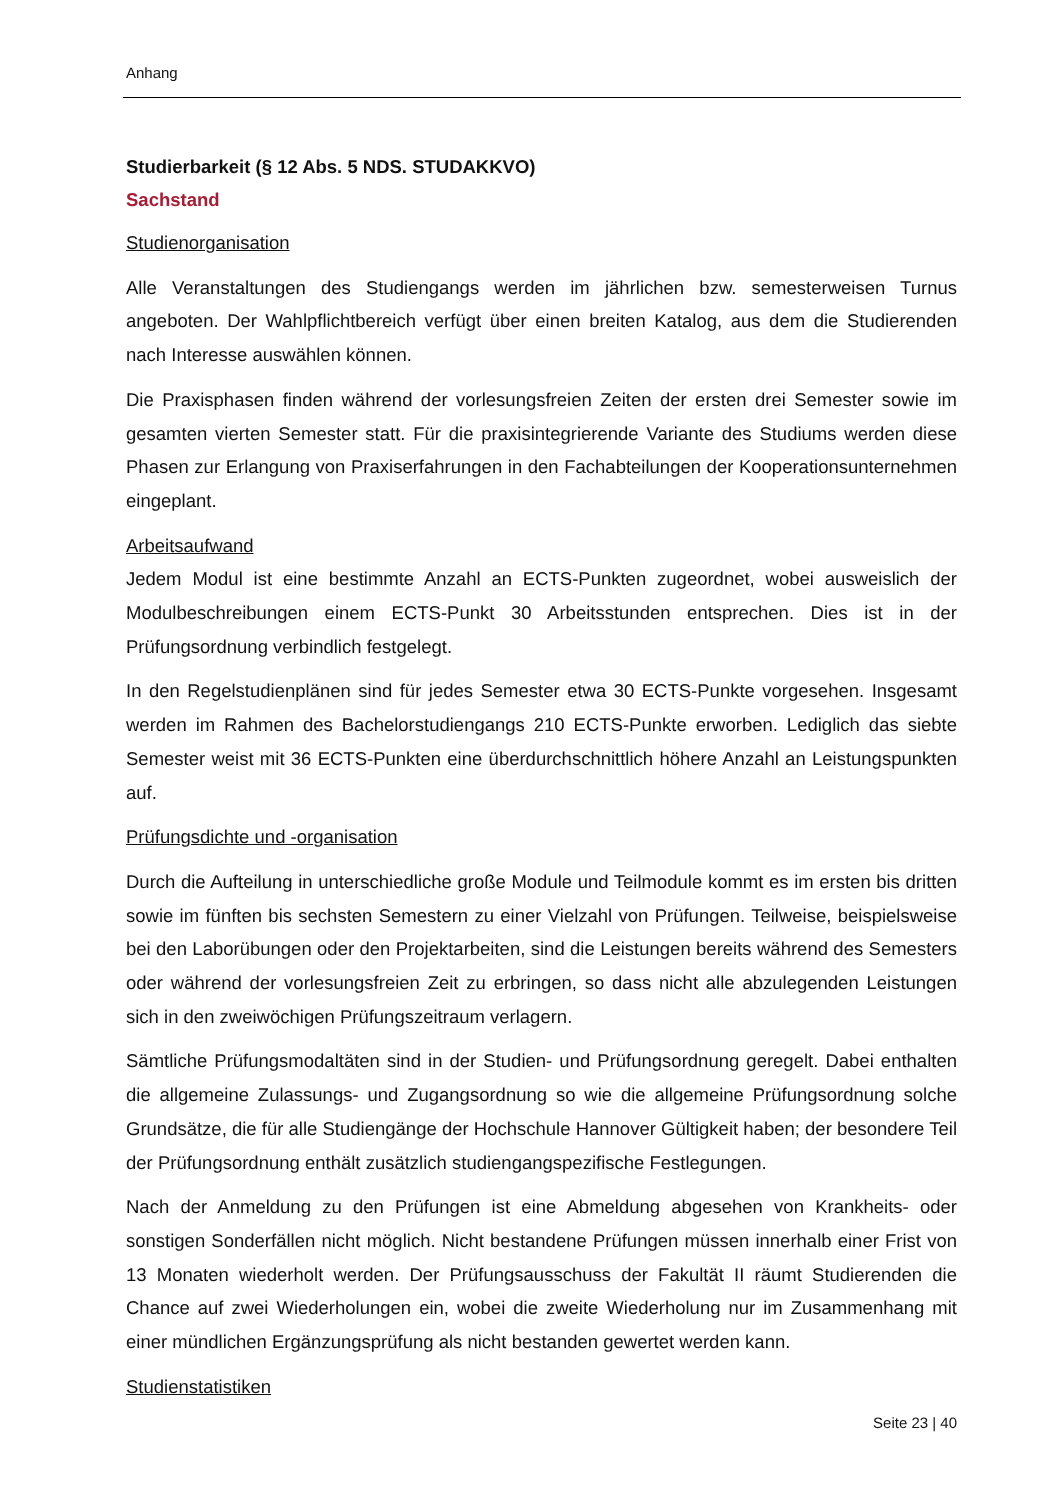Anhang
Studierbarkeit (§ 12 Abs. 5 NDS. STUDAKKVO)
Sachstand
Studienorganisation
Alle Veranstaltungen des Studiengangs werden im jährlichen bzw. semesterweisen Turnus angeboten. Der Wahlpflichtbereich verfügt über einen breiten Katalog, aus dem die Studierenden nach Interesse auswählen können.
Die Praxisphasen finden während der vorlesungsfreien Zeiten der ersten drei Semester sowie im gesamten vierten Semester statt. Für die praxisintegrierende Variante des Studiums werden diese Phasen zur Erlangung von Praxiserfahrungen in den Fachabteilungen der Kooperationsunternehmen eingeplant.
Arbeitsaufwand
Jedem Modul ist eine bestimmte Anzahl an ECTS-Punkten zugeordnet, wobei ausweislich der Modulbeschreibungen einem ECTS-Punkt 30 Arbeitsstunden entsprechen. Dies ist in der Prüfungsordnung verbindlich festgelegt.
In den Regelstudienplänen sind für jedes Semester etwa 30 ECTS-Punkte vorgesehen. Insgesamt werden im Rahmen des Bachelorstudiengangs 210 ECTS-Punkte erworben. Lediglich das siebte Semester weist mit 36 ECTS-Punkten eine überdurchschnittlich höhere Anzahl an Leistungspunkten auf.
Prüfungsdichte und -organisation
Durch die Aufteilung in unterschiedliche große Module und Teilmodule kommt es im ersten bis dritten sowie im fünften bis sechsten Semestern zu einer Vielzahl von Prüfungen. Teilweise, beispielsweise bei den Laborübungen oder den Projektarbeiten, sind die Leistungen bereits während des Semesters oder während der vorlesungsfreien Zeit zu erbringen, so dass nicht alle abzulegenden Leistungen sich in den zweiwöchigen Prüfungszeitraum verlagern.
Sämtliche Prüfungsmodaltäten sind in der Studien- und Prüfungsordnung geregelt. Dabei enthalten die allgemeine Zulassungs- und Zugangsordnung so wie die allgemeine Prüfungsordnung solche Grundsätze, die für alle Studiengänge der Hochschule Hannover Gültigkeit haben; der besondere Teil der Prüfungsordnung enthält zusätzlich studiengangspezifische Festlegungen.
Nach der Anmeldung zu den Prüfungen ist eine Abmeldung abgesehen von Krankheits- oder sonstigen Sonderfällen nicht möglich. Nicht bestandene Prüfungen müssen innerhalb einer Frist von 13 Monaten wiederholt werden. Der Prüfungsausschuss der Fakultät II räumt Studierenden die Chance auf zwei Wiederholungen ein, wobei die zweite Wiederholung nur im Zusammenhang mit einer mündlichen Ergänzungsprüfung als nicht bestanden gewertet werden kann.
Studienstatistiken
Seite 23 | 40